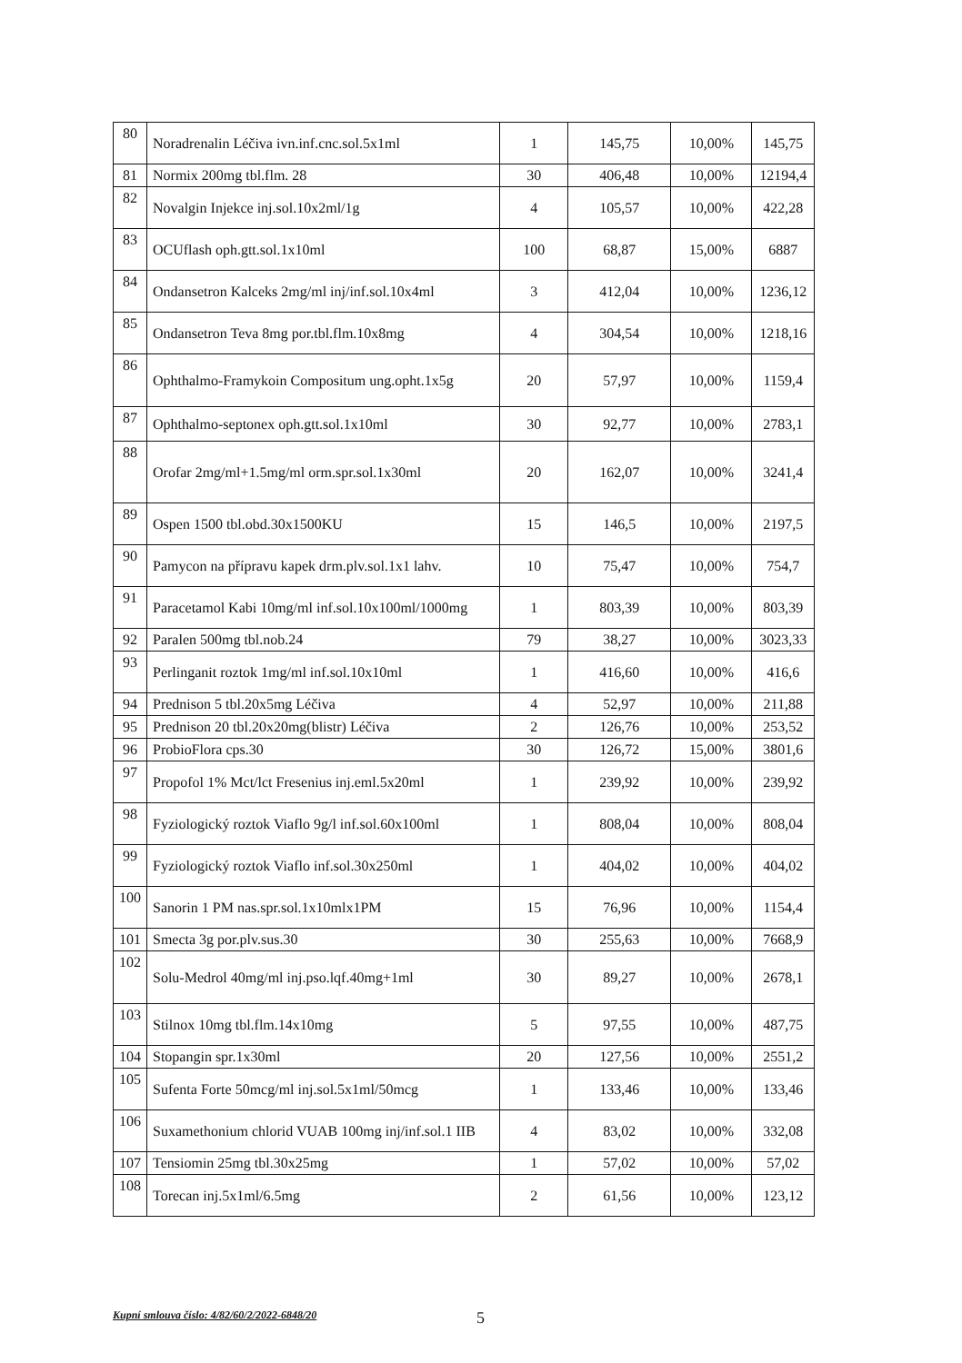| 80 | Noradrenalin Léčiva ivn.inf.cnc.sol.5x1ml | 1 | 145,75 | 10,00% | 145,75 |
| 81 | Normix 200mg tbl.flm. 28 | 30 | 406,48 | 10,00% | 12194,4 |
| 82 | Novalgin Injekce inj.sol.10x2ml/1g | 4 | 105,57 | 10,00% | 422,28 |
| 83 | OCUflash oph.gtt.sol.1x10ml | 100 | 68,87 | 15,00% | 6887 |
| 84 | Ondansetron Kalceks 2mg/ml inj/inf.sol.10x4ml | 3 | 412,04 | 10,00% | 1236,12 |
| 85 | Ondansetron Teva 8mg por.tbl.flm.10x8mg | 4 | 304,54 | 10,00% | 1218,16 |
| 86 | Ophthalmo-Framykoin Compositum ung.opht.1x5g | 20 | 57,97 | 10,00% | 1159,4 |
| 87 | Ophthalmo-septonex oph.gtt.sol.1x10ml | 30 | 92,77 | 10,00% | 2783,1 |
| 88 | Orofar 2mg/ml+1.5mg/ml orm.spr.sol.1x30ml | 20 | 162,07 | 10,00% | 3241,4 |
| 89 | Ospen 1500 tbl.obd.30x1500KU | 15 | 146,5 | 10,00% | 2197,5 |
| 90 | Pamycon na přípravu kapek drm.plv.sol.1x1 lahv. | 10 | 75,47 | 10,00% | 754,7 |
| 91 | Paracetamol Kabi 10mg/ml inf.sol.10x100ml/1000mg | 1 | 803,39 | 10,00% | 803,39 |
| 92 | Paralen 500mg tbl.nob.24 | 79 | 38,27 | 10,00% | 3023,33 |
| 93 | Perlinganit roztok 1mg/ml inf.sol.10x10ml | 1 | 416,60 | 10,00% | 416,6 |
| 94 | Prednison 5 tbl.20x5mg Léčiva | 4 | 52,97 | 10,00% | 211,88 |
| 95 | Prednison 20 tbl.20x20mg(blistr) Léčiva | 2 | 126,76 | 10,00% | 253,52 |
| 96 | ProbioFlora cps.30 | 30 | 126,72 | 15,00% | 3801,6 |
| 97 | Propofol 1% Mct/lct Fresenius inj.eml.5x20ml | 1 | 239,92 | 10,00% | 239,92 |
| 98 | Fyziologický roztok Viaflo 9g/l inf.sol.60x100ml | 1 | 808,04 | 10,00% | 808,04 |
| 99 | Fyziologický roztok Viaflo inf.sol.30x250ml | 1 | 404,02 | 10,00% | 404,02 |
| 100 | Sanorin 1 PM nas.spr.sol.1x10mlx1PM | 15 | 76,96 | 10,00% | 1154,4 |
| 101 | Smecta 3g por.plv.sus.30 | 30 | 255,63 | 10,00% | 7668,9 |
| 102 | Solu-Medrol 40mg/ml inj.pso.lqf.40mg+1ml | 30 | 89,27 | 10,00% | 2678,1 |
| 103 | Stilnox 10mg tbl.flm.14x10mg | 5 | 97,55 | 10,00% | 487,75 |
| 104 | Stopangin spr.1x30ml | 20 | 127,56 | 10,00% | 2551,2 |
| 105 | Sufenta Forte 50mcg/ml inj.sol.5x1ml/50mcg | 1 | 133,46 | 10,00% | 133,46 |
| 106 | Suxamethonium chlorid VUAB 100mg inj/inf.sol.1 IIB | 4 | 83,02 | 10,00% | 332,08 |
| 107 | Tensiomin 25mg tbl.30x25mg | 1 | 57,02 | 10,00% | 57,02 |
| 108 | Torecan inj.5x1ml/6.5mg | 2 | 61,56 | 10,00% | 123,12 |
Kupní smlouva číslo: 4/82/60/2/2022-6848/20 5